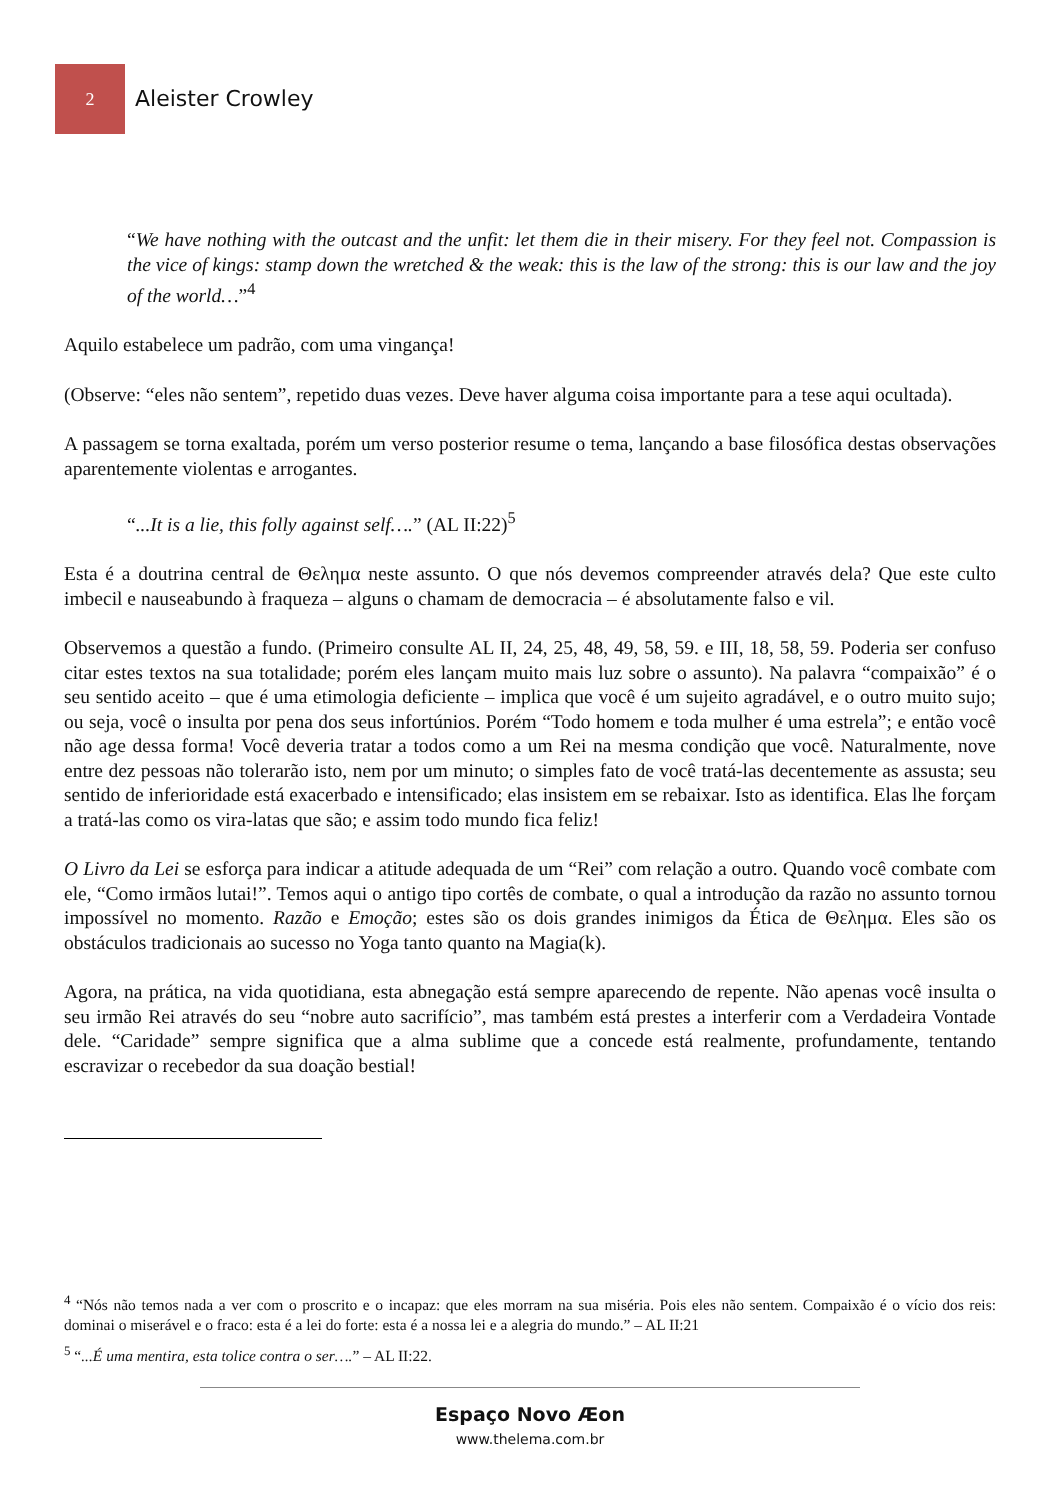2
Aleister Crowley
“We have nothing with the outcast and the unfit: let them die in their misery. For they feel not. Compassion is the vice of kings: stamp down the wretched & the weak: this is the law of the strong: this is our law and the joy of the world…”<sup>4</sup>
Aquilo estabelece um padrão, com uma vingança!
(Observe: “eles não sentem”, repetido duas vezes. Deve haver alguma coisa importante para a tese aqui ocultada).
A passagem se torna exaltada, porém um verso posterior resume o tema, lançando a base filosófica destas observações aparentemente violentas e arrogantes.
“...It is a lie, this folly against self….” (AL II:22)<sup>5</sup>
Esta é a doutrina central de Θελημα neste assunto. O que nós devemos compreender através dela? Que este culto imbecil e nauseabundo à fraqueza – alguns o chamam de democracia – é absolutamente falso e vil.
Observemos a questão a fundo. (Primeiro consulte AL II, 24, 25, 48, 49, 58, 59. e III, 18, 58, 59. Poderia ser confuso citar estes textos na sua totalidade; porém eles lançam muito mais luz sobre o assunto). Na palavra “compaixão” é o seu sentido aceito – que é uma etimologia deficiente – implica que você é um sujeito agradável, e o outro muito sujo; ou seja, você o insulta por pena dos seus infortúnios. Porém “Todo homem e toda mulher é uma estrela”; e então você não age dessa forma! Você deveria tratar a todos como a um Rei na mesma condição que você. Naturalmente, nove entre dez pessoas não tolerarão isto, nem por um minuto; o simples fato de você tratá-las decentemente as assusta; seu sentido de inferioridade está exacerbado e intensificado; elas insistem em se rebaixar. Isto as identifica. Elas lhe forçam a tratá-las como os vira-latas que são; e assim todo mundo fica feliz!
O Livro da Lei se esforça para indicar a atitude adequada de um “Rei” com relação a outro. Quando você combate com ele, “Como irmãos lutai!”. Temos aqui o antigo tipo cortês de combate, o qual a introdução da razão no assunto tornou impossível no momento. Razão e Emoção; estes são os dois grandes inimigos da Ética de Θελημα. Eles são os obstáculos tradicionais ao sucesso no Yoga tanto quanto na Magia(k).
Agora, na prática, na vida quotidiana, esta abnegação está sempre aparecendo de repente. Não apenas você insulta o seu irmão Rei através do seu “nobre auto sacrifício”, mas também está prestes a interferir com a Verdadeira Vontade dele. “Caridade” sempre significa que a alma sublime que a concede está realmente, profundamente, tentando escravizar o recebedor da sua doação bestial!
<sup>4</sup> “Nós não temos nada a ver com o proscrito e o incapaz: que eles morram na sua miséria. Pois eles não sentem. Compaixão é o vício dos reis: dominai o miserável e o fraco: esta é a lei do forte: esta é a nossa lei e a alegria do mundo.” – AL II:21
<sup>5</sup> “...É uma mentira, esta tolice contra o ser….” – AL II:22.
Espaço Novo Æon
www.thelema.com.br